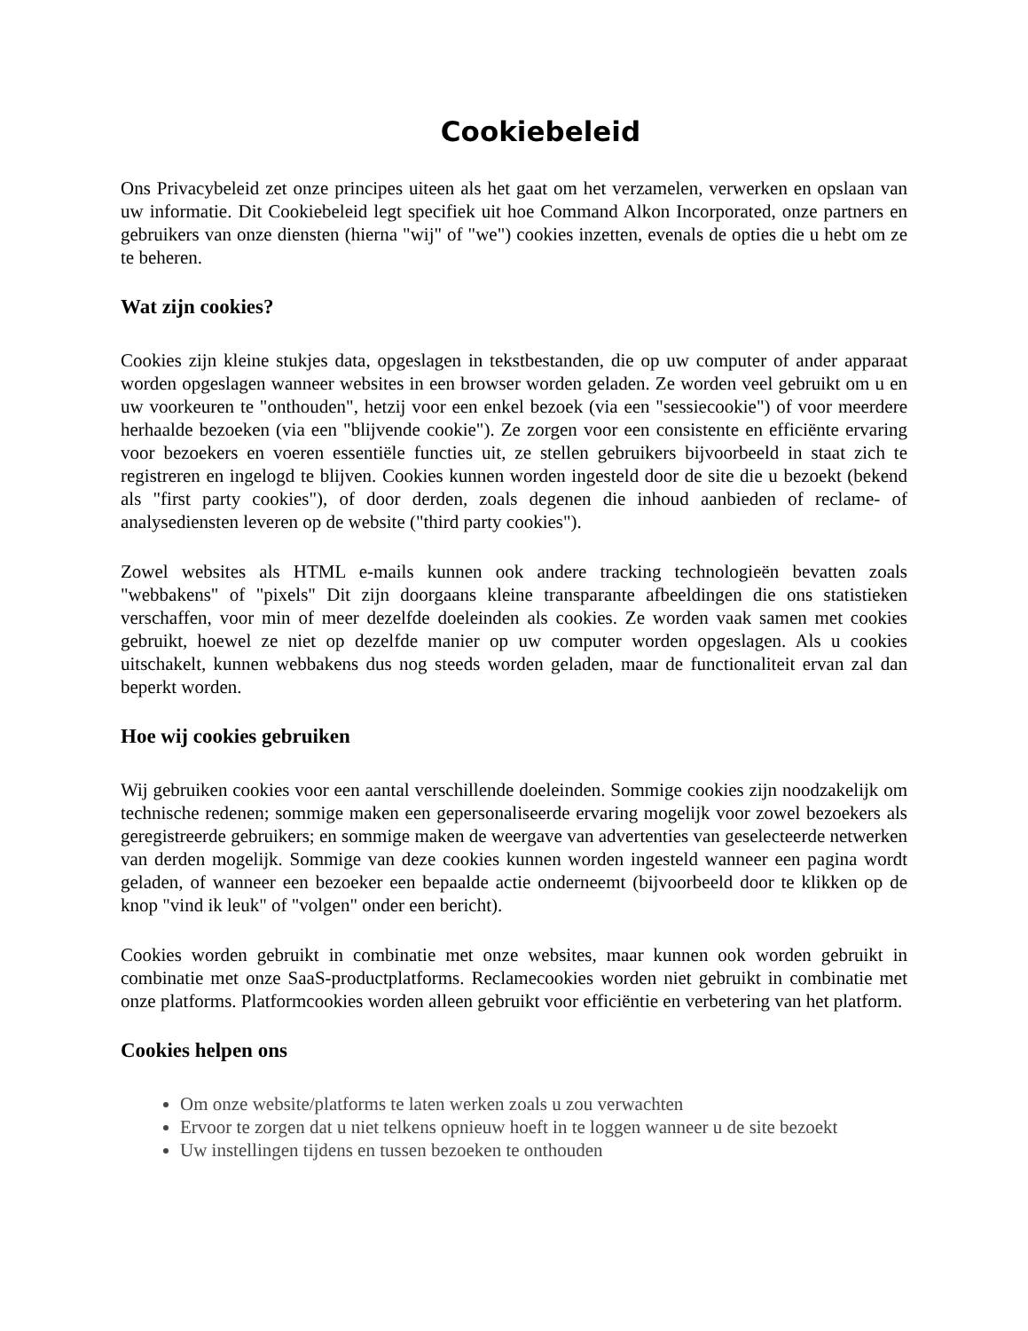Cookiebeleid
Ons Privacybeleid zet onze principes uiteen als het gaat om het verzamelen, verwerken en opslaan van uw informatie. Dit Cookiebeleid legt specifiek uit hoe Command Alkon Incorporated, onze partners en gebruikers van onze diensten (hierna "wij" of "we") cookies inzetten, evenals de opties die u hebt om ze te beheren.
Wat zijn cookies?
Cookies zijn kleine stukjes data, opgeslagen in tekstbestanden, die op uw computer of ander apparaat worden opgeslagen wanneer websites in een browser worden geladen. Ze worden veel gebruikt om u en uw voorkeuren te "onthouden", hetzij voor een enkel bezoek (via een "sessiecookie") of voor meerdere herhaalde bezoeken (via een "blijvende cookie"). Ze zorgen voor een consistente en efficiënte ervaring voor bezoekers en voeren essentiële functies uit, ze stellen gebruikers bijvoorbeeld in staat zich te registreren en ingelogd te blijven. Cookies kunnen worden ingesteld door de site die u bezoekt (bekend als "first party cookies"), of door derden, zoals degenen die inhoud aanbieden of reclame- of analysediensten leveren op de website ("third party cookies").
Zowel websites als HTML e-mails kunnen ook andere tracking technologieën bevatten zoals "webbakens" of "pixels" Dit zijn doorgaans kleine transparante afbeeldingen die ons statistieken verschaffen, voor min of meer dezelfde doeleinden als cookies. Ze worden vaak samen met cookies gebruikt, hoewel ze niet op dezelfde manier op uw computer worden opgeslagen. Als u cookies uitschakelt, kunnen webbakens dus nog steeds worden geladen, maar de functionaliteit ervan zal dan beperkt worden.
Hoe wij cookies gebruiken
Wij gebruiken cookies voor een aantal verschillende doeleinden. Sommige cookies zijn noodzakelijk om technische redenen; sommige maken een gepersonaliseerde ervaring mogelijk voor zowel bezoekers als geregistreerde gebruikers; en sommige maken de weergave van advertenties van geselecteerde netwerken van derden mogelijk. Sommige van deze cookies kunnen worden ingesteld wanneer een pagina wordt geladen, of wanneer een bezoeker een bepaalde actie onderneemt (bijvoorbeeld door te klikken op de knop "vind ik leuk" of "volgen" onder een bericht).
Cookies worden gebruikt in combinatie met onze websites, maar kunnen ook worden gebruikt in combinatie met onze SaaS-productplatforms. Reclamecookies worden niet gebruikt in combinatie met onze platforms. Platformcookies worden alleen gebruikt voor efficiëntie en verbetering van het platform.
Cookies helpen ons
Om onze website/platforms te laten werken zoals u zou verwachten
Ervoor te zorgen dat u niet telkens opnieuw hoeft in te loggen wanneer u de site bezoekt
Uw instellingen tijdens en tussen bezoeken te onthouden